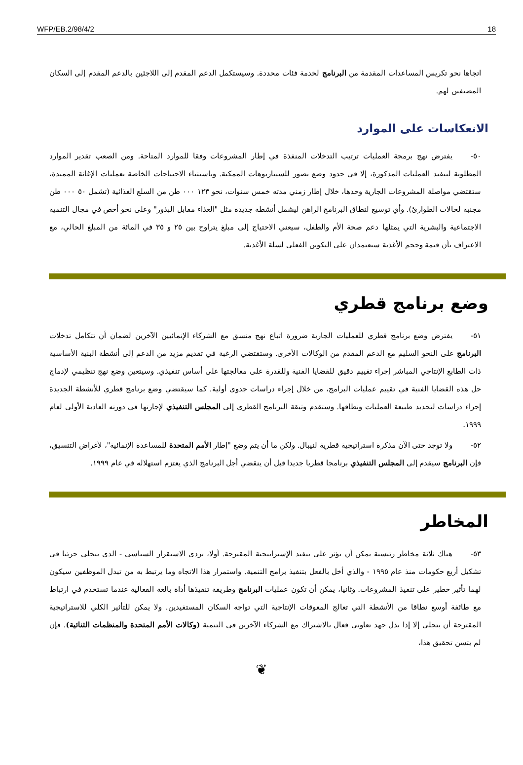WFP/EB.2/98/4/2 18
اتجاها نحو تكريس المساعدات المقدمة من البرنامج لخدمة فئات محددة. وسيستكمل الدعم المقدم إلى اللاجئين بالدعم المقدم إلى السكان المضيفين لهم.
الانعكاسات على الموارد
٥٠- يفترض نهج برمجة العمليات ترتيب التدخلات المنفذة في إطار المشروعات وفقا للموارد المتاحة. ومن الصعب تقدير الموارد المطلوبة لتنفيذ العمليات المذكورة، إلا في حدود وضع تصور للسيناريوهات الممكنة. وباستثناء الاحتياجات الخاصة بعمليات الإغاثة الممتدة، ستقتضي مواصلة المشروعات الجارية وحدها، خلال إطار زمني مدته خمس سنوات، نحو ١٢٣ ٠٠٠ طن من السلع الغذائية (تشمل ٥٠ ٠٠٠ طن مجنبة لحالات الطوارئ). وأي توسيع لنطاق البرنامج الراهن ليشمل أنشطة جديدة مثل "الغذاء مقابل البذور" وعلى نحو أخص في مجال التنمية الاجتماعية والبشرية التي يمثلها دعم صحة الأم والطفل، سيعني الاحتياج إلى مبلغ يتراوح بين ٢٥ و ٣٥ في المائة من المبلغ الحالي، مع الاعتراف بأن قيمة وحجم الأغذية سيعتمدان على التكوين الفعلي لسلة الأغذية.
وضع برنامج قطري
٥١- يفترض وضع برنامج قطري للعمليات الجارية ضرورة اتباع نهج منسق مع الشركاء الإنمائيين الآخرين لضمان أن تتكامل تدخلات البرنامج على النحو السليم مع الدعم المقدم من الوكالات الأخرى. وستقتضي الرغبة في تقديم مزيد من الدعم إلى أنشطة البنية الأساسية ذات الطابع الإنتاجي المباشر إجراء تقييم دقيق للقضايا الفنية وللقدرة على معالجتها على أساس تنفيذي. وسيتعين وضع نهج تنظيمي لإدماج حل هذه القضايا الفنية في تقييم عمليات البرامج، من خلال إجراء دراسات جدوى أولية. كما سيقتضي وضع برنامج قطري للأنشطة الجديدة إجراء دراسات لتحديد طبيعة العمليات ونطاقها. وستقدم وثيقة البرنامج القطري إلى المجلس التنفيذي لإجازتها في دورته العادية الأولى لعام ١٩٩٩.
٥٢- ولا توجد حتى الآن مذكرة استراتيجية قطرية لنيبال. ولكن ما أن يتم وضع "إطار الأمم المتحدة للمساعدة الإنمائية"، لأغراض التنسيق، فإن البرنامج سيقدم إلى المجلس التنفيذي برنامجا قطريا جديدا قبل أن ينقضي أجل البرنامج الذي يعتزم استهلاله في عام ١٩٩٩.
المخاطر
٥٣- هناك ثلاثة مخاطر رئيسية يمكن أن تؤثر على تنفيذ الإستراتيجية المقترحة. أولا، تردي الاستقرار السياسي - الذي يتجلى جزئيا في تشكيل أربع حكومات منذ عام ١٩٩٥ - والذي أخل بالفعل بتنفيذ برامج التنمية. واستمرار هذا الاتجاه وما يرتبط به من تبدل الموظفين سيكون لهما تأثير خطير على تنفيذ المشروعات. وثانيا، يمكن أن تكون عمليات البرنامج وطريقة تنفيذها أداة بالغة الفعالية عندما تستخدم في ارتباط مع طائفة أوسع نطاقا من الأنشطة التي تعالج المعوقات الإنتاجية التي تواجه السكان المستفيدين. ولا يمكن للتأثير الكلي للاستراتيجية المقترحة أن يتجلى إلا إذا بذل جهد تعاوني فعال بالاشتراك مع الشركاء الآخرين في التنمية (وكالات الأمم المتحدة والمنظمات الثنائية). فإن لم يتسن تحقيق هذا،
❦